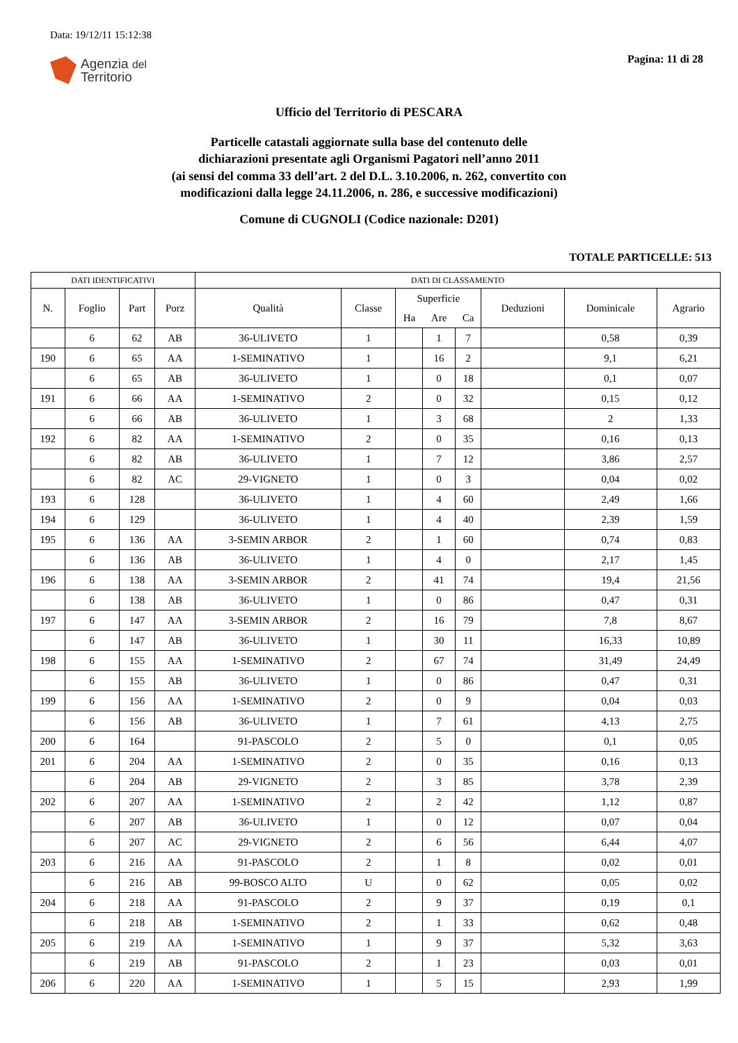Data: 19/12/11 15:12:38
Agenzia del
Territorio
Pagina: 11 di 28
Ufficio del Territorio di PESCARA
Particelle catastali aggiornate sulla base del contenuto delle
dichiarazioni presentate agli Organismi Pagatori nell’anno 2011
(ai sensi del comma 33 dell’art. 2 del D.L. 3.10.2006, n. 262, convertito con
modificazioni dalla legge 24.11.2006, n. 286, e successive modificazioni)
Comune di CUGNOLI (Codice nazionale: D201)
TOTALE PARTICELLE: 513
| DATI IDENTIFICATIVI | | | | DATI DI CLASSAMENTO | | | | | | | |
| --- | --- | --- | --- | --- | --- | --- | --- | --- | --- | --- | --- |
| N. | Foglio | Part | Porz | Qualità | Classe | Superficie | | | Deduzioni | Dominicale | Agrario |
| | | | | | | Ha | Are | Ca | | | |
| | 6 | 62 | AB | 36-ULIVETO | 1 | | 1 | 7 | | 0,58 | 0,39 |
| 190 | 6 | 65 | AA | 1-SEMINATIVO | 1 | | 16 | 2 | | 9,1 | 6,21 |
| | 6 | 65 | AB | 36-ULIVETO | 1 | | 0 | 18 | | 0,1 | 0,07 |
| 191 | 6 | 66 | AA | 1-SEMINATIVO | 2 | | 0 | 32 | | 0,15 | 0,12 |
| | 6 | 66 | AB | 36-ULIVETO | 1 | | 3 | 68 | | 2 | 1,33 |
| 192 | 6 | 82 | AA | 1-SEMINATIVO | 2 | | 0 | 35 | | 0,16 | 0,13 |
| | 6 | 82 | AB | 36-ULIVETO | 1 | | 7 | 12 | | 3,86 | 2,57 |
| | 6 | 82 | AC | 29-VIGNETO | 1 | | 0 | 3 | | 0,04 | 0,02 |
| 193 | 6 | 128 | | 36-ULIVETO | 1 | | 4 | 60 | | 2,49 | 1,66 |
| 194 | 6 | 129 | | 36-ULIVETO | 1 | | 4 | 40 | | 2,39 | 1,59 |
| 195 | 6 | 136 | AA | 3-SEMIN ARBOR | 2 | | 1 | 60 | | 0,74 | 0,83 |
| | 6 | 136 | AB | 36-ULIVETO | 1 | | 4 | 0 | | 2,17 | 1,45 |
| 196 | 6 | 138 | AA | 3-SEMIN ARBOR | 2 | | 41 | 74 | | 19,4 | 21,56 |
| | 6 | 138 | AB | 36-ULIVETO | 1 | | 0 | 86 | | 0,47 | 0,31 |
| 197 | 6 | 147 | AA | 3-SEMIN ARBOR | 2 | | 16 | 79 | | 7,8 | 8,67 |
| | 6 | 147 | AB | 36-ULIVETO | 1 | | 30 | 11 | | 16,33 | 10,89 |
| 198 | 6 | 155 | AA | 1-SEMINATIVO | 2 | | 67 | 74 | | 31,49 | 24,49 |
| | 6 | 155 | AB | 36-ULIVETO | 1 | | 0 | 86 | | 0,47 | 0,31 |
| 199 | 6 | 156 | AA | 1-SEMINATIVO | 2 | | 0 | 9 | | 0,04 | 0,03 |
| | 6 | 156 | AB | 36-ULIVETO | 1 | | 7 | 61 | | 4,13 | 2,75 |
| 200 | 6 | 164 | | 91-PASCOLO | 2 | | 5 | 0 | | 0,1 | 0,05 |
| 201 | 6 | 204 | AA | 1-SEMINATIVO | 2 | | 0 | 35 | | 0,16 | 0,13 |
| | 6 | 204 | AB | 29-VIGNETO | 2 | | 3 | 85 | | 3,78 | 2,39 |
| 202 | 6 | 207 | AA | 1-SEMINATIVO | 2 | | 2 | 42 | | 1,12 | 0,87 |
| | 6 | 207 | AB | 36-ULIVETO | 1 | | 0 | 12 | | 0,07 | 0,04 |
| | 6 | 207 | AC | 29-VIGNETO | 2 | | 6 | 56 | | 6,44 | 4,07 |
| 203 | 6 | 216 | AA | 91-PASCOLO | 2 | | 1 | 8 | | 0,02 | 0,01 |
| | 6 | 216 | AB | 99-BOSCO ALTO | U | | 0 | 62 | | 0,05 | 0,02 |
| 204 | 6 | 218 | AA | 91-PASCOLO | 2 | | 9 | 37 | | 0,19 | 0,1 |
| | 6 | 218 | AB | 1-SEMINATIVO | 2 | | 1 | 33 | | 0,62 | 0,48 |
| 205 | 6 | 219 | AA | 1-SEMINATIVO | 1 | | 9 | 37 | | 5,32 | 3,63 |
| | 6 | 219 | AB | 91-PASCOLO | 2 | | 1 | 23 | | 0,03 | 0,01 |
| 206 | 6 | 220 | AA | 1-SEMINATIVO | 1 | | 5 | 15 | | 2,93 | 1,99 |